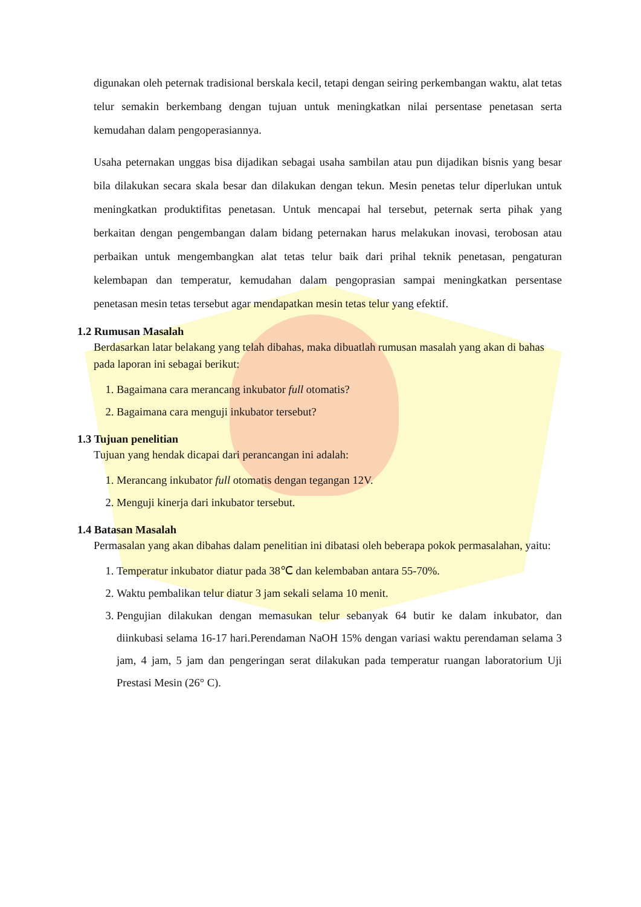digunakan oleh peternak tradisional berskala kecil, tetapi dengan seiring perkembangan waktu, alat tetas telur semakin berkembang dengan tujuan untuk meningkatkan nilai persentase penetasan serta kemudahan dalam pengoperasiannya.
Usaha peternakan unggas bisa dijadikan sebagai usaha sambilan atau pun dijadikan bisnis yang besar bila dilakukan secara skala besar dan dilakukan dengan tekun. Mesin penetas telur diperlukan untuk meningkatkan produktifitas penetasan. Untuk mencapai hal tersebut, peternak serta pihak yang berkaitan dengan pengembangan dalam bidang peternakan harus melakukan inovasi, terobosan atau perbaikan untuk mengembangkan alat tetas telur baik dari prihal teknik penetasan, pengaturan kelembapan dan temperatur, kemudahan dalam pengoprasian sampai meningkatkan persentase penetasan mesin tetas tersebut agar mendapatkan mesin tetas telur yang efektif.
1.2 Rumusan Masalah
Berdasarkan latar belakang yang telah dibahas, maka dibuatlah rumusan masalah yang akan di bahas pada laporan ini sebagai berikut:
1. Bagaimana cara merancang inkubator full otomatis?
2. Bagaimana cara menguji inkubator tersebut?
1.3 Tujuan penelitian
Tujuan yang hendak dicapai dari perancangan ini adalah:
1. Merancang inkubator full otomatis dengan tegangan 12V.
2. Menguji kinerja dari inkubator tersebut.
1.4 Batasan Masalah
Permasalan yang akan dibahas dalam penelitian ini dibatasi oleh beberapa pokok permasalahan, yaitu:
1. Temperatur inkubator diatur pada 38℃ dan kelembaban antara 55-70%.
2. Waktu pembalikan telur diatur 3 jam sekali selama 10 menit.
3. Pengujian dilakukan dengan memasukan telur sebanyak 64 butir ke dalam inkubator, dan diinkubasi selama 16-17 hari.Perendaman NaOH 15% dengan variasi waktu perendaman selama 3 jam, 4 jam, 5 jam dan pengeringan serat dilakukan pada temperatur ruangan laboratorium Uji Prestasi Mesin (26° C).